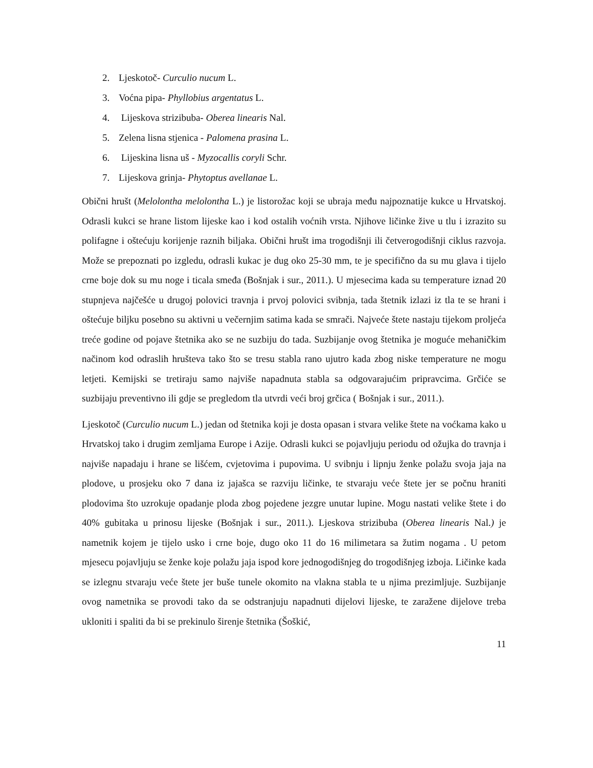2. Ljeskotoč- Curculio nucum L.
3. Voćna pipa- Phyllobius argentatus L.
4. Lijeskova strizibuba- Oberea linearis Nal.
5. Zelena lisna stjenica - Palomena prasina L.
6. Lijeskina lisna uš - Myzocallis coryli Schr.
7. Lijeskova grinja- Phytoptus avellanae L.
Obični hrušt (Melolontha melolontha L.) je listorožac koji se ubraja među najpoznatije kukce u Hrvatskoj. Odrasli kukci se hrane listom lijeske kao i kod ostalih voćnih vrsta. Njihove ličinke žive u tlu i izrazito su polifagne i oštećuju korijenje raznih biljaka. Obični hrušt ima trogodišnji ili četverogodišnji ciklus razvoja. Može se prepoznati po izgledu, odrasli kukac je dug oko 25-30 mm, te je specifično da su mu glava i tijelo crne boje dok su mu noge i ticala smeđa (Bošnjak i sur., 2011.). U mjesecima kada su temperature iznad 20 stupnjeva najčešće u drugoj polovici travnja i prvoj polovici svibnja, tada štetnik izlazi iz tla te se hrani i oštećuje biljku posebno su aktivni u večernjim satima kada se smrači. Najveće štete nastaju tijekom proljeća treće godine od pojave štetnika ako se ne suzbiju do tada. Suzbijanje ovog štetnika je moguće mehaničkim načinom kod odraslih hrušteva tako što se tresu stabla rano ujutro kada zbog niske temperature ne mogu letjeti. Kemijski se tretiraju samo najviše napadnuta stabla sa odgovarajućim pripravcima. Grčiće se suzbijaju preventivno ili gdje se pregledom tla utvrdi veći broj grčica ( Bošnjak i sur., 2011.).
Ljeskotoč (Curculio nucum L.) jedan od štetnika koji je dosta opasan i stvara velike štete na voćkama kako u Hrvatskoj tako i drugim zemljama Europe i Azije. Odrasli kukci se pojavljuju periodu od ožujka do travnja i najviše napadaju i hrane se lišćem, cvjetovima i pupovima. U svibnju i lipnju ženke polažu svoja jaja na plodove, u prosjeku oko 7 dana iz jajašca se razviju ličinke, te stvaraju veće štete jer se počnu hraniti plodovima što uzrokuje opadanje ploda zbog pojedene jezgre unutar lupine. Mogu nastati velike štete i do 40% gubitaka u prinosu lijeske (Bošnjak i sur., 2011.). Ljeskova strizibuba (Oberea linearis Nal.) je nametnik kojem je tijelo usko i crne boje, dugo oko 11 do 16 milimetara sa žutim nogama . U petom mjesecu pojavljuju se ženke koje polažu jaja ispod kore jednogodišnjeg do trogodišnjeg izboja. Ličinke kada se izlegnu stvaraju veće štete jer buše tunele okomito na vlakna stabla te u njima prezimljuje. Suzbijanje ovog nametnika se provodi tako da se odstranjuju napadnuti dijelovi lijeske, te zaražene dijelove treba ukloniti i spaliti da bi se prekinulo širenje štetnika (Šoškić,
11